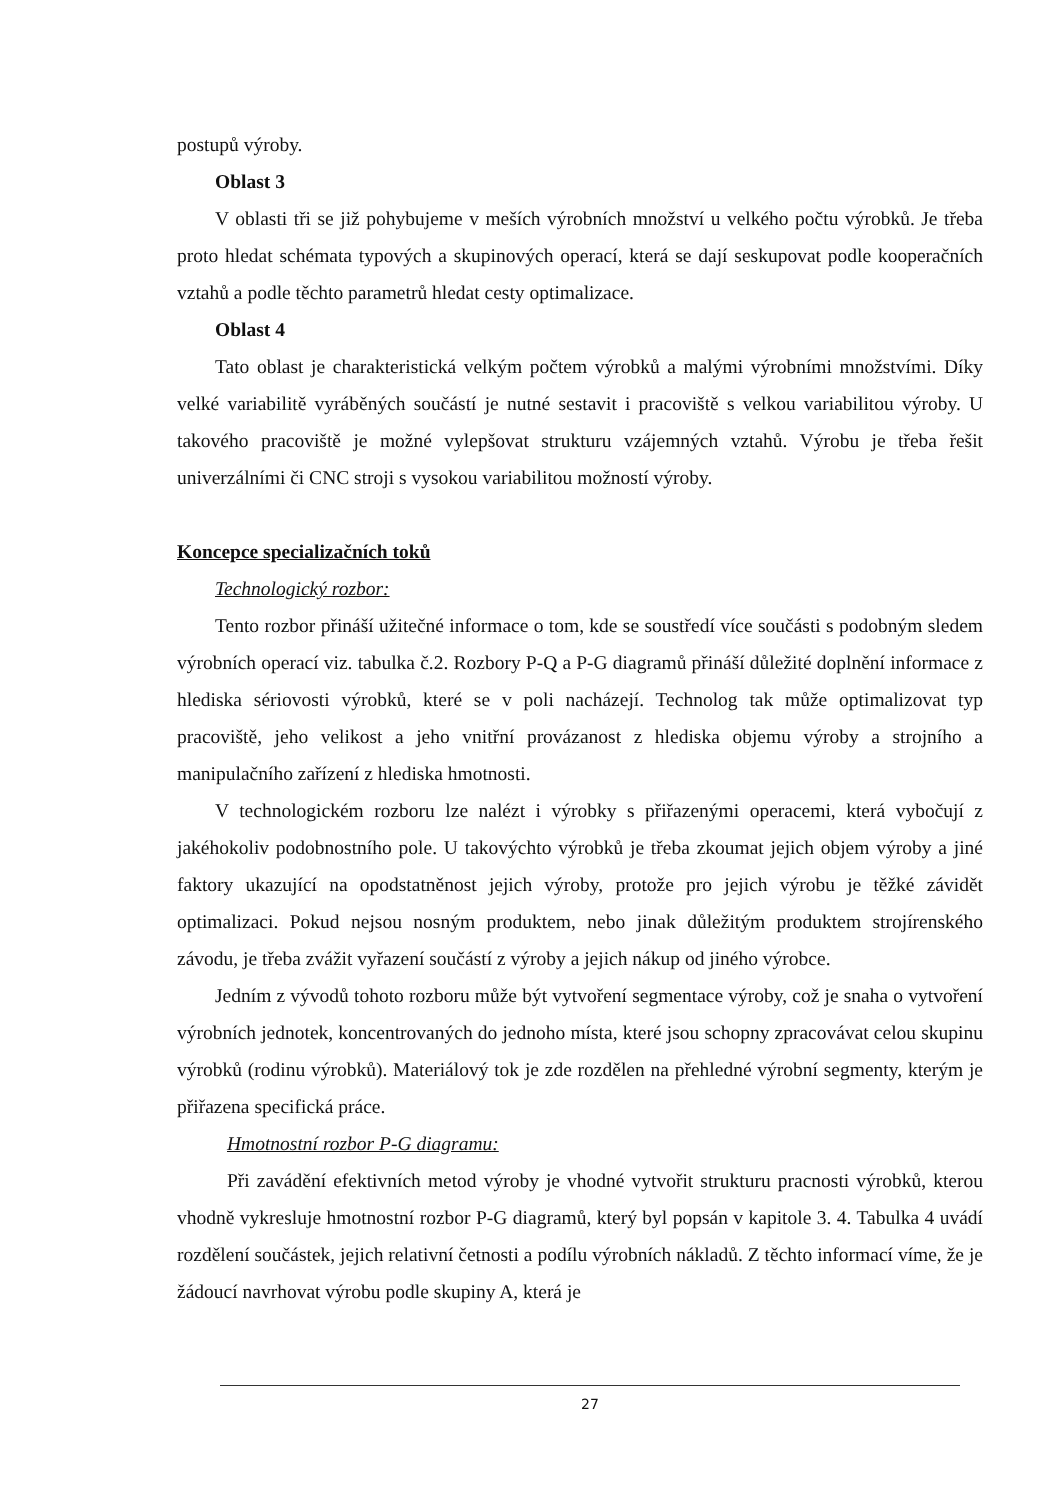postupů výroby.
Oblast 3
V oblasti tři se již pohybujeme v meších výrobních množství u velkého počtu výrobků. Je třeba proto hledat schémata typových a skupinových operací, která se dají seskupovat podle kooperačních vztahů a podle těchto parametrů hledat cesty optimalizace.
Oblast 4
Tato oblast je charakteristická velkým počtem výrobků a malými výrobními množstvími. Díky velké variabilitě vyráběných součástí je nutné sestavit i pracoviště s velkou variabilitou výroby. U takového pracoviště je možné vylepšovat strukturu vzájemných vztahů. Výrobu je třeba řešit univerzálními či CNC stroji s vysokou variabilitou možností výroby.
Koncepce specializačních toků
Technologický rozbor:
Tento rozbor přináší užitečné informace o tom, kde se soustředí více součásti s podobným sledem výrobních operací viz. tabulka č.2. Rozbory P-Q a P-G diagramů přináší důležité doplnění informace z hlediska sériovosti výrobků, které se v poli nacházejí. Technolog tak může optimalizovat typ pracoviště, jeho velikost a jeho vnitřní provázanost z hlediska objemu výroby a strojního a manipulačního zařízení z hlediska hmotnosti.
V technologickém rozboru lze nalézt i výrobky s přiřazenými operacemi, která vybočují z jakéhokoliv podobnostního pole. U takovýchto výrobků je třeba zkoumat jejich objem výroby a jiné faktory ukazující na opodstatněnost jejich výroby, protože pro jejich výrobu je těžké závidět optimalizaci. Pokud nejsou nosným produktem, nebo jinak důležitým produktem strojírenského závodu, je třeba zvážit vyřazení součástí z výroby a jejich nákup od jiného výrobce.
Jedním z vývodů tohoto rozboru může být vytvoření segmentace výroby, což je snaha o vytvoření výrobních jednotek, koncentrovaných do jednoho místa, které jsou schopny zpracovávat celou skupinu výrobků (rodinu výrobků). Materiálový tok je zde rozdělen na přehledné výrobní segmenty, kterým je přiřazena specifická práce.
Hmotnostní rozbor P-G diagramu:
Při zavádění efektivních metod výroby je vhodné vytvořit strukturu pracnosti výrobků, kterou vhodně vykresluje hmotnostní rozbor P-G diagramů, který byl popsán v kapitole 3. 4. Tabulka 4 uvádí rozdělení součástek, jejich relativní četnosti a podílu výrobních nákladů. Z těchto informací víme, že je žádoucí navrhovat výrobu podle skupiny A, která je
27